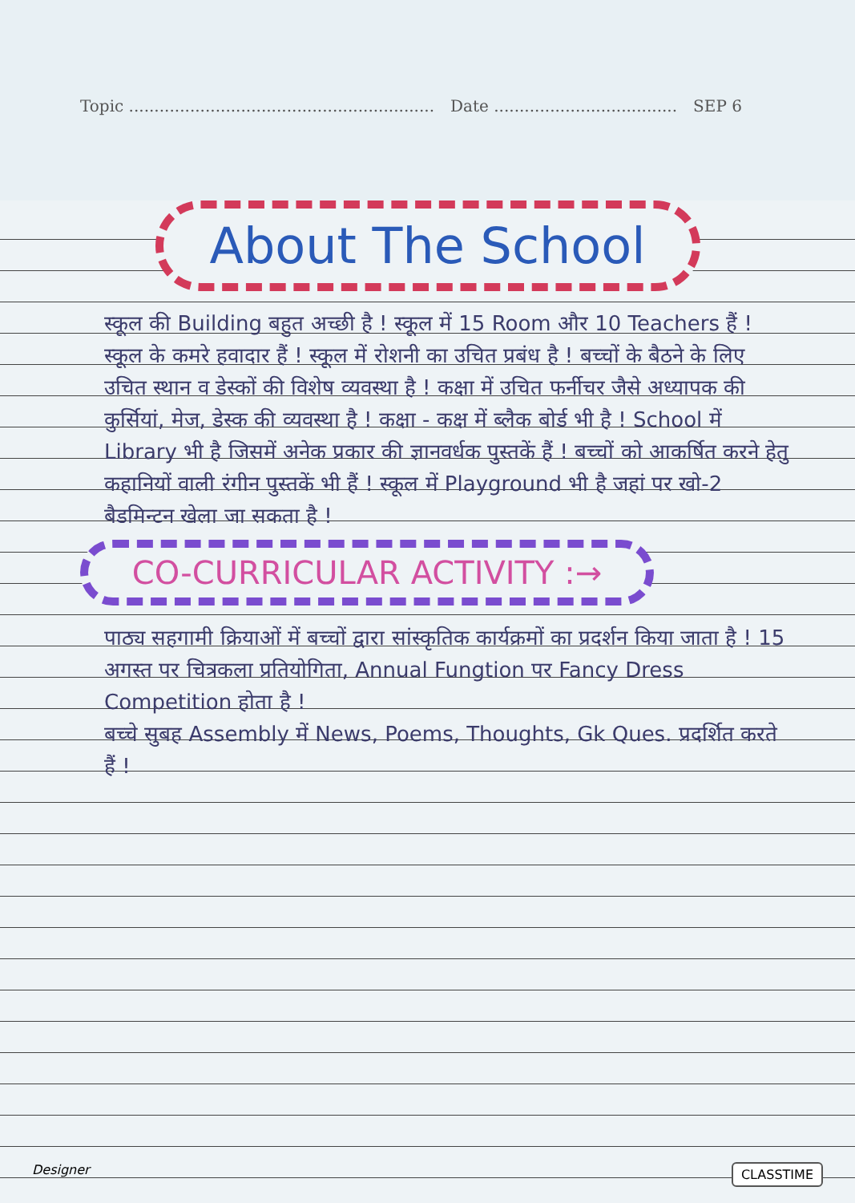Topic ............................................................ Date .................................... SEP 6
About The School
स्कूल की Building बहुत अच्छी है ! स्कूल में 15 Room और 10 Teachers हैं ! स्कूल के कमरे हवादार हैं ! स्कूल में रोशनी का उचित प्रबंध है ! बच्चों के बैठने के लिए उचित स्थान व डेस्कों की विशेष व्यवस्था है ! कक्षा में उचित फर्नीचर जैसे अध्यापक की कुर्सियां, मेज, डेस्क की व्यवस्था है ! कक्षा - कक्ष में ब्लैक बोर्ड भी है ! School में Library भी है जिसमें अनेक प्रकार की ज्ञानवर्धक पुस्तकें हैं ! बच्चों को आकर्षित करने हेतु कहानियों वाली रंगीन पुस्तकें भी हैं ! स्कूल में Playground भी है जहां पर खो-2 बैडमिन्टन खेला जा सकता है !
CO-CURRICULAR ACTIVITY :→
पाठ्य सहगामी क्रियाओं में बच्चों द्वारा सांस्कृतिक कार्यक्रमों का प्रदर्शन किया जाता है ! 15 अगस्त पर चित्रकला प्रतियोगिता, Annual Fungtion पर Fancy Dress Competition होता है !
बच्चे सुबह Assembly में News, Poems, Thoughts, Gk Ques. प्रदर्शित करते हैं !
Designer CLASSTIME